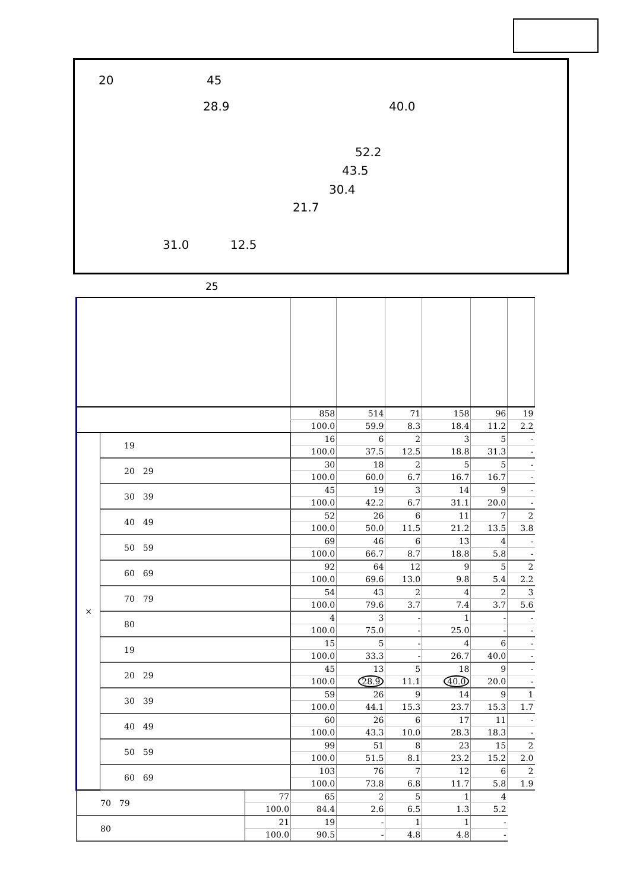20 45
28.9 40.0
52.2
43.5
30.4
21.7
31.0 12.5
25
| | | | 858 | 514 | 71 | 158 | 96 | 19 |
| | | | 100.0 | 59.9 | 8.3 | 18.4 | 11.2 | 2.2 |
| × | 19 | | 16 | 6 | 2 | 3 | 5 | - |
| | | | 100.0 | 37.5 | 12.5 | 18.8 | 31.3 | - |
| | 20 29 | | 30 | 18 | 2 | 5 | 5 | - |
| | | | 100.0 | 60.0 | 6.7 | 16.7 | 16.7 | - |
| | 30 39 | | 45 | 19 | 3 | 14 | 9 | - |
| | | | 100.0 | 42.2 | 6.7 | 31.1 | 20.0 | - |
| | 40 49 | | 52 | 26 | 6 | 11 | 7 | 2 |
| | | | 100.0 | 50.0 | 11.5 | 21.2 | 13.5 | 3.8 |
| | 50 59 | | 69 | 46 | 6 | 13 | 4 | - |
| | | | 100.0 | 66.7 | 8.7 | 18.8 | 5.8 | - |
| | 60 69 | | 92 | 64 | 12 | 9 | 5 | 2 |
| | | | 100.0 | 69.6 | 13.0 | 9.8 | 5.4 | 2.2 |
| | 70 79 | | 54 | 43 | 2 | 4 | 2 | 3 |
| | | | 100.0 | 79.6 | 3.7 | 7.4 | 3.7 | 5.6 |
| | 80 | | 4 | 3 | - | 1 | - | - |
| | | | 100.0 | 75.0 | - | 25.0 | - | - |
| | 19 | | 15 | 5 | - | 4 | 6 | - |
| | | | 100.0 | 33.3 | - | 26.7 | 40.0 | - |
| | 20 29 | | 45 | 13 | 5 | 18 | 9 | - |
| | | | 100.0 | 28.9 | 11.1 | 40.0 | 20.0 | - |
| | 30 39 | | 59 | 26 | 9 | 14 | 9 | 1 |
| | | | 100.0 | 44.1 | 15.3 | 23.7 | 15.3 | 1.7 |
| | 40 49 | | 60 | 26 | 6 | 17 | 11 | - |
| | | | 100.0 | 43.3 | 10.0 | 28.3 | 18.3 | - |
| | 50 59 | | 99 | 51 | 8 | 23 | 15 | 2 |
| | | | 100.0 | 51.5 | 8.1 | 23.2 | 15.2 | 2.0 |
| | 60 69 | | 103 | 76 | 7 | 12 | 6 | 2 |
| | | | 100.0 | 73.8 | 6.8 | 11.7 | 5.8 | 1.9 |
| 70 79 | | 77 | 65 | 2 | 5 | 1 | 4 | |
| | | 100.0 | 84.4 | 2.6 | 6.5 | 1.3 | 5.2 | |
| 80 | | 21 | 19 | - | 1 | 1 | - | |
| | | 100.0 | 90.5 | - | 4.8 | 4.8 | - | |